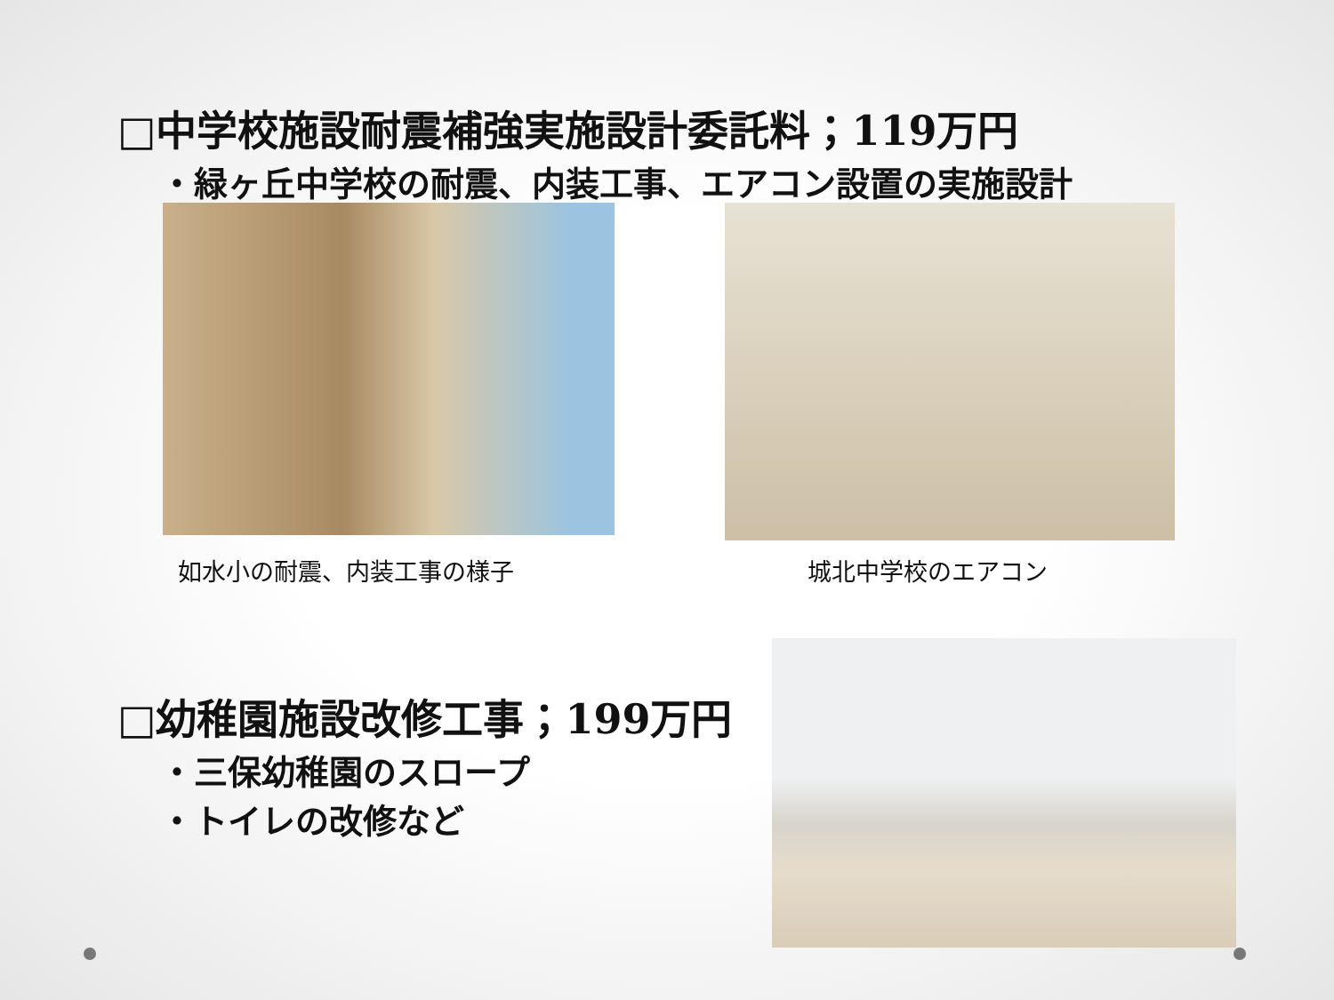□中学校施設耐震補強実施設計委託料；119万円
・緑ヶ丘中学校の耐震、内装工事、エアコン設置の実施設計
如水小の耐震、内装工事の様子 城北中学校のエアコン
□幼稚園施設改修工事；199万円
・三保幼稚園のスロープ
・トイレの改修など